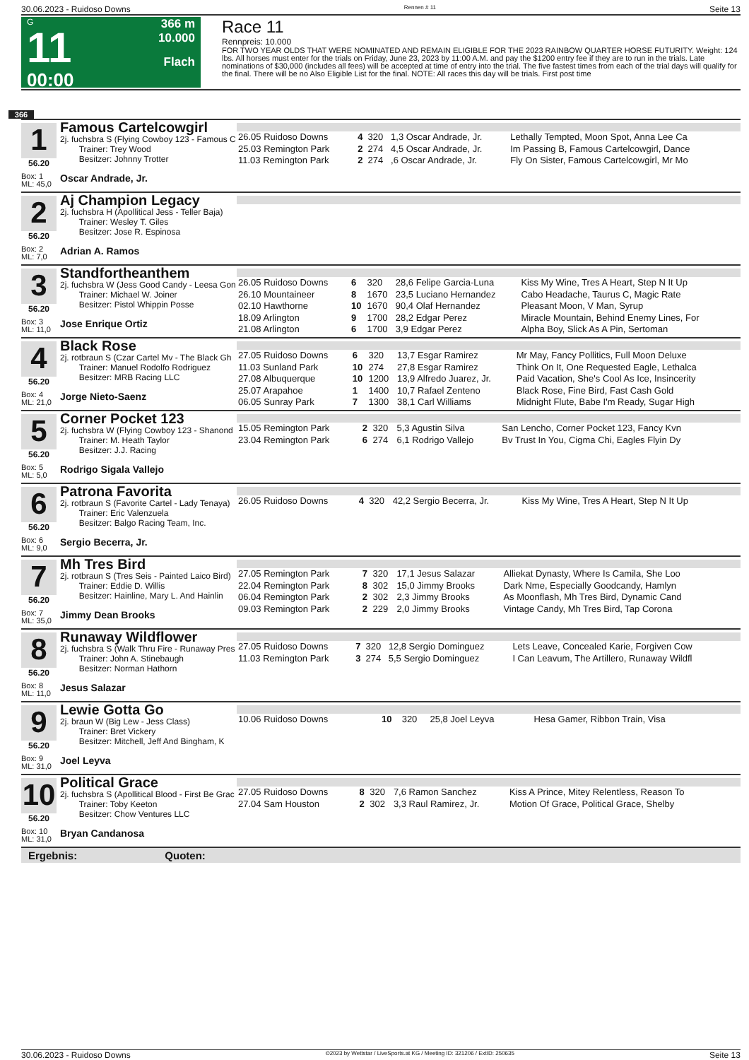30.06.2023 - Ruidoso Downs Rennen # 11 Seite 13
G
11
00:00
366 m
10.000
Flach
Race 11
Rennpreis: 10.000
FOR TWO YEAR OLDS THAT WERE NOMINATED AND REMAIN ELIGIBLE FOR THE 2023 RAINBOW QUARTER HORSE FUTURITY. Weight: 124 lbs. All horses must enter for the trials on Friday, June 23, 2023 by 11:00 A.M. and pay the $1200 entry fee if they are to run in the trials. Late nominations of $30,000 (includes all fees) will be accepted at time of entry into the trial. The five fastest times from each of the trial days will qualify for the final. There will be no Also Eligible List for the final. NOTE: All races this day will be trials. First post time
366
1
56.20
Famous Cartelcowgirl
2j. fuchsbra S (Flying Cowboy 123 - Famous C
Trainer: Trey Wood
Besitzer: Johnny Trotter
Box: 1
ML: 45,0
Oscar Andrade, Jr.
| 26.05 Ruidoso Downs | 4 | 320 | 1,3 Oscar Andrade, Jr. | Lethally Tempted, Moon Spot, Anna Lee Ca |
| 25.03 Remington Park | 2 | 274 | 4,5 Oscar Andrade, Jr. | Im Passing B, Famous Cartelcowgirl, Dance |
| 11.03 Remington Park | 2 | 274 | ,6 Oscar Andrade, Jr. | Fly On Sister, Famous Cartelcowgirl, Mr Mo |
2
56.20
Aj Champion Legacy
2j. fuchsbra H (Apollitical Jess - Teller Baja)
Trainer: Wesley T. Giles
Besitzer: Jose R. Espinosa
Box: 2
ML: 7,0
Adrian A. Ramos
3
56.20
Standfortheanthem
2j. fuchsbra W (Jess Good Candy - Leesa Gon
Trainer: Michael W. Joiner
Besitzer: Pistol Whippin Posse
Box: 3
ML: 11,0
Jose Enrique Ortiz
| 26.05 Ruidoso Downs | 6 | 320 | 28,6 Felipe Garcia-Luna | Kiss My Wine, Tres A Heart, Step N It Up |
| 26.10 Mountaineer | 8 | 1670 | 23,5 Luciano Hernandez | Cabo Headache, Taurus C, Magic Rate |
| 02.10 Hawthorne | 10 | 1670 | 90,4 Olaf Hernandez | Pleasant Moon, V Man, Syrup |
| 18.09 Arlington | 9 | 1700 | 28,2 Edgar Perez | Miracle Mountain, Behind Enemy Lines, For |
| 21.08 Arlington | 6 | 1700 | 3,9 Edgar Perez | Alpha Boy, Slick As A Pin, Sertoman |
4
56.20
Black Rose
2j. rotbraun S (Czar Cartel Mv - The Black Gh
Trainer: Manuel Rodolfo Rodriguez
Besitzer: MRB Racing LLC
Box: 4
ML: 21,0
Jorge Nieto-Saenz
| 27.05 Ruidoso Downs | 6 | 320 | 13,7 Esgar Ramirez | Mr May, Fancy Pollitics, Full Moon Deluxe |
| 11.03 Sunland Park | 10 | 274 | 27,8 Esgar Ramirez | Think On It, One Requested Eagle, Lethalca |
| 27.08 Albuquerque | 10 | 1200 | 13,9 Alfredo Juarez, Jr. | Paid Vacation, She's Cool As Ice, Insincerity |
| 25.07 Arapahoe | 1 | 1400 | 10,7 Rafael Zenteno | Black Rose, Fine Bird, Fast Cash Gold |
| 06.05 Sunray Park | 7 | 1300 | 38,1 Carl Williams | Midnight Flute, Babe I'm Ready, Sugar High |
5
56.20
Corner Pocket 123
2j. fuchsbra W (Flying Cowboy 123 - Shanond
Trainer: M. Heath Taylor
Besitzer: J.J. Racing
Box: 5
ML: 5,0
Rodrigo Sigala Vallejo
| 15.05 Remington Park | 2 | 320 | 5,3 Agustin Silva | San Lencho, Corner Pocket 123, Fancy Kvn |
| 23.04 Remington Park | 6 | 274 | 6,1 Rodrigo Vallejo | Bv Trust In You, Cigma Chi, Eagles Flyin Dy |
6
56.20
Patrona Favorita
2j. rotbraun S (Favorite Cartel - Lady Tenaya)
Trainer: Eric Valenzuela
Besitzer: Balgo Racing Team, Inc.
Box: 6
ML: 9,0
Sergio Becerra, Jr.
| 26.05 Ruidoso Downs | 4 | 320 | 42,2 Sergio Becerra, Jr. | Kiss My Wine, Tres A Heart, Step N It Up |
7
56.20
Mh Tres Bird
2j. rotbraun S (Tres Seis - Painted Laico Bird)
Trainer: Eddie D. Willis
Besitzer: Hainline, Mary L. And Hainlin
Box: 7
ML: 35,0
Jimmy Dean Brooks
| 27.05 Remington Park | 7 | 320 | 17,1 Jesus Salazar | Alliekat Dynasty, Where Is Camila, She Loo |
| 22.04 Remington Park | 8 | 302 | 15,0 Jimmy Brooks | Dark Nme, Especially Goodcandy, Hamlyn |
| 06.04 Remington Park | 2 | 302 | 2,3 Jimmy Brooks | As Moonflash, Mh Tres Bird, Dynamic Cand |
| 09.03 Remington Park | 2 | 229 | 2,0 Jimmy Brooks | Vintage Candy, Mh Tres Bird, Tap Corona |
8
56.20
Runaway Wildflower
2j. fuchsbra S (Walk Thru Fire - Runaway Pres
Trainer: John A. Stinebaugh
Besitzer: Norman Hathorn
Box: 8
ML: 11,0
Jesus Salazar
| 27.05 Ruidoso Downs | 7 | 320 | 12,8 Sergio Dominguez | Lets Leave, Concealed Karie, Forgiven Cow |
| 11.03 Remington Park | 3 | 274 | 5,5 Sergio Dominguez | I Can Leavum, The Artillero, Runaway Wildfl |
9
56.20
Lewie Gotta Go
2j. braun W (Big Lew - Jess Class)
Trainer: Bret Vickery
Besitzer: Mitchell, Jeff And Bingham, K
Box: 9
ML: 31,0
Joel Leyva
| 10.06 Ruidoso Downs | 10 | 320 | 25,8 Joel Leyva | Hesa Gamer, Ribbon Train, Visa |
10
56.20
Political Grace
2j. fuchsbra S (Apollitical Blood - First Be Grac
Trainer: Toby Keeton
Besitzer: Chow Ventures LLC
Box: 10
ML: 31,0
Bryan Candanosa
| 27.05 Ruidoso Downs | 8 | 320 | 7,6 Ramon Sanchez | Kiss A Prince, Mitey Relentless, Reason To |
| 27.04 Sam Houston | 2 | 302 | 3,3 Raul Ramirez, Jr. | Motion Of Grace, Political Grace, Shelby |
Ergebnis: Quoten:
30.06.2023 - Ruidoso Downs ©2023 by Wettstar / LiveSports.at KG / Meeting ID: 321206 / ExtID: 250635 Seite 13